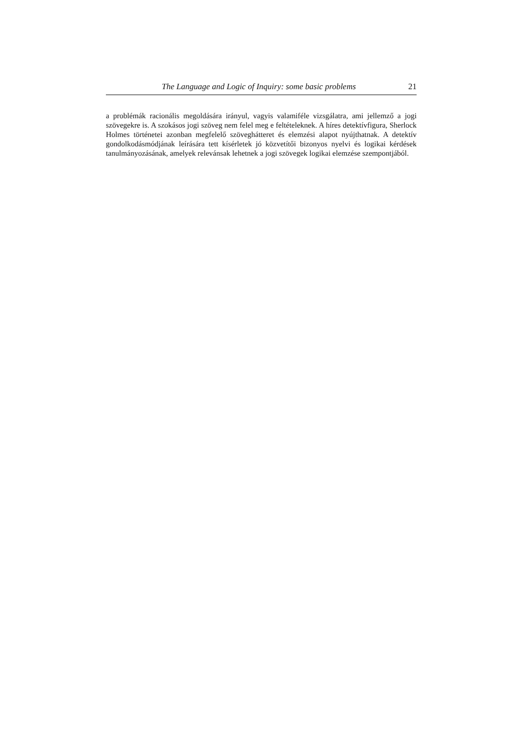The Language and Logic of Inquiry: some basic problems 21
a problémák racionális megoldására irányul, vagyis valamiféle vizsgálatra, ami jellemző a jogi szövegekre is. A szokásos jogi szöveg nem felel meg e feltételeknek. A híres detektívfigura, Sherlock Holmes történetei azonban megfelelő szöveghátteret és elemzési alapot nyújthatnak. A detektív gondolkodásmódjának leírására tett kísérletek jó közvetítői bizonyos nyelvi és logikai kérdések tanulmányozásának, amelyek relevánsak lehetnek a jogi szövegek logikai elemzése szempontjából.